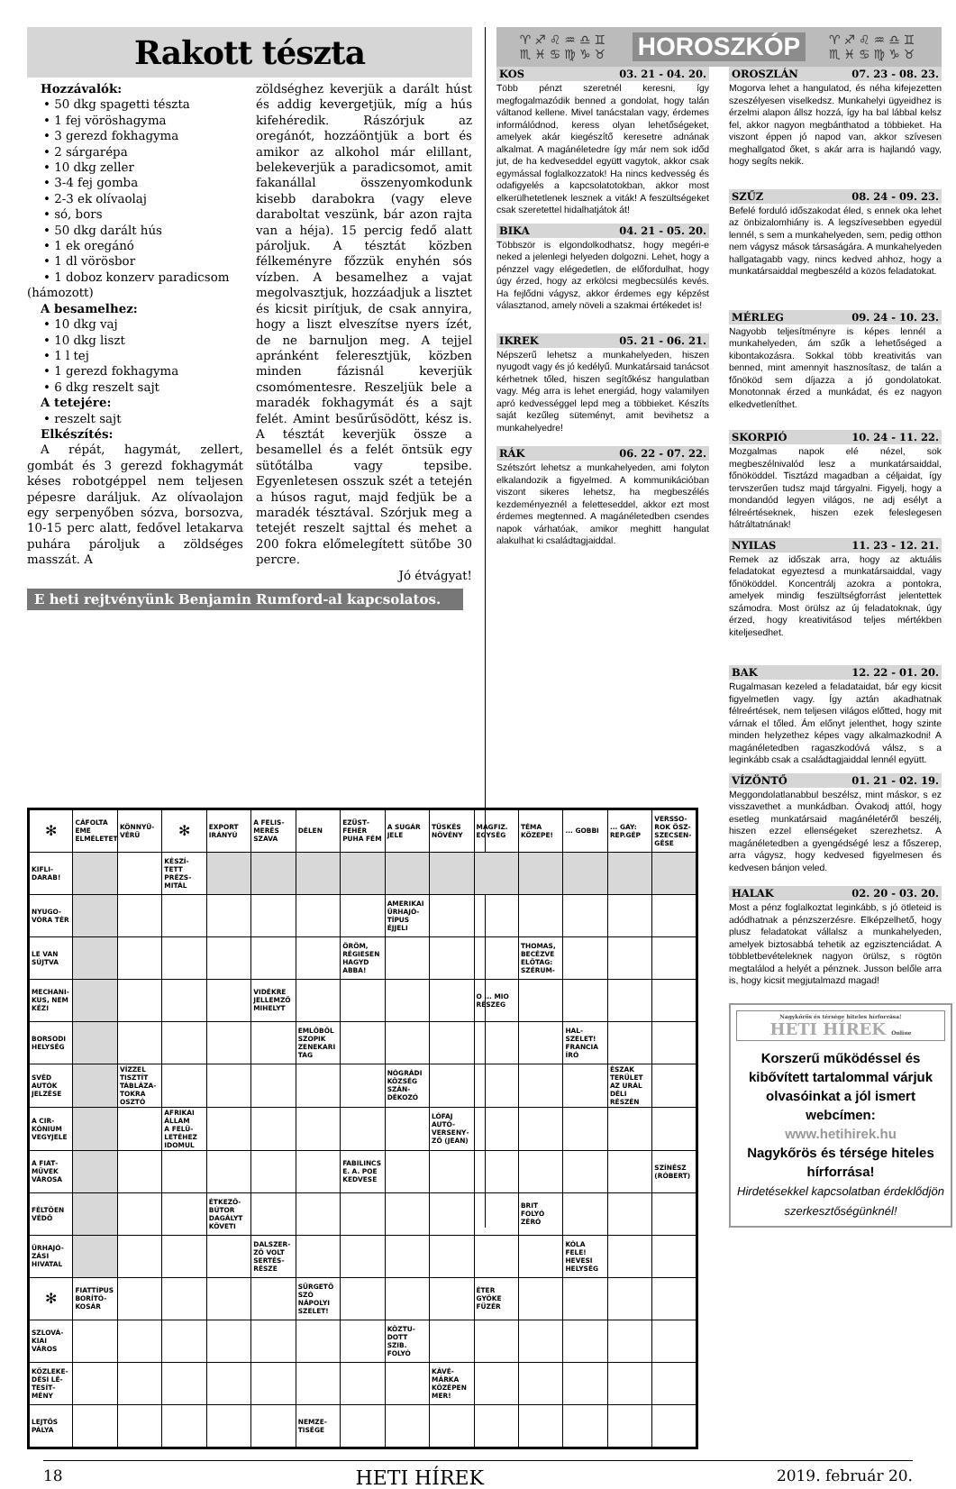Rakott tészta
Hozzávalók:
• 50 dkg spagetti tészta
• 1 fej vöröshagyma
• 3 gerezd fokhagyma
• 2 sárgarépa
• 10 dkg zeller
• 3-4 fej gomba
• 2-3 ek olívaolaj
• só, bors
• 50 dkg darált hús
• 1 ek oregánó
• 1 dl vörösbor
• 1 doboz konzerv paradicsom
(hámozott)
A besamelhez:
• 10 dkg vaj
• 10 dkg liszt
• 1 l tej
• 1 gerezd fokhagyma
• 6 dkg reszelt sajt
A tetejére:
• reszelt sajt
Elkészítés:
A répát, hagymát, zellert, gombát és 3 gerezd fokhagymát késes robotgéppel nem teljesen pépesre daráljuk. Az olívaolajon egy serpenyőben sózva, borsozva, 10-15 perc alatt, fedővel letakarva puhára pároljuk a zöldséges masszát. A
zöldséghez keverjük a darált húst és addig kevergetjük, míg a hús kifehéredik. Rászórjuk az oregánót, hozzáöntjük a bort és amikor az alkohol már elillant, belekeverjük a paradicsomot, amit fakanállal összenyomkodunk kisebb darabokra (vagy eleve daraboltat veszünk, bár azon rajta van a héja). 15 percig fedő alatt pároljuk. A tésztát közben félkeményre főzzük enyhén sós vízben. A besamelhez a vajat megolvasztjuk, hozzáadjuk a lisztet és kicsit pirítjuk, de csak annyira, hogy a liszt elveszítse nyers ízét, de ne barnuljon meg. A tejjel apránként felereszt­jük, közben minden fázisnál keverjük csomómentesre. Reszeljük bele a maradék fokhagymát és a sajt felét. Amint besűrűsödött, kész is. A tésztát keverjük össze a besamellel és a felét öntsük egy sütőtálba vagy tepsibe. Egyenletesen osszuk szét a tetején a húsos ragut, majd fedjük be a maradék tésztával. Szórjuk meg a tetejét reszelt sajttal és mehet a 200 fokra előmelegített sütőbe 30 percre.
Jó étvágyat!
E heti rejtvényünk Benjamin Rumford-al kapcsolatos.
♈♐♌♒♎♊ ♏♓♋♍♑♉ HOROSZKÓP ♈♐♌♒♎♊ ♏♓♋♍♑♉
KOS 03. 21 - 04. 20.
Több pénzt szeretnél keresni, így megfogalmazódik benned a gondolat, hogy talán váltanod kellene. Mivel tanácstalan vagy, érdemes informálódnod, keress olyan lehetőségeket, amelyek akár kiegészítő keresetre adnának alkalmat. A magánéletedre így már nem sok időd jut, de ha kedveseddel együtt vagytok, akkor csak egymással foglalkozzatok! Ha nincs kedvesség és odafigyelés a kapcsolatotokban, akkor most elkerülhetetlenek lesznek a viták! A feszültségeket csak szeretettel hidalhatjátok át!
BIKA 04. 21 - 05. 20.
Többször is elgondolkodhatsz, hogy megéri-e neked a jelenlegi helyeden dolgozni. Lehet, hogy a pénzzel vagy elégedetlen, de előfordulhat, hogy úgy érzed, hogy az erkölcsi megbecsülés kevés. Ha fejlődni vágysz, akkor érdemes egy képzést választanod, amely növeli a szakmai értékedet is!
IKREK 05. 21 - 06. 21.
Népszerű lehetsz a munkahelyeden, hiszen nyugodt vagy és jó kedélyű. Munkatársaid tanácsot kérhetnek tőled, hiszen segítőkész hangulatban vagy. Még arra is lehet energiád, hogy valamilyen apró kedvességgel lepd meg a többieket. Készíts saját kezűleg süteményt, amit bevihetsz a munkahelyedre!
RÁK 06. 22 - 07. 22.
Szétszórt lehetsz a munkahelyeden, ami folyton elkalandozik a figyelmed. A kommunikációban viszont sikeres lehetsz, ha megbeszélés kezdeményeznél a feletteseddel, akkor ezt most érdemes megtenned. A magánéletedben csendes napok várhatóak, amikor meghitt hangulat alakulhat ki családtagjaiddal.
OROSZLÁN 07. 23 - 08. 23.
Mogorva lehet a hangulatod, és néha kifejezetten szeszélyesen viselkedsz. Munkahelyi ügyeidhez is érzelmi alapon állsz hozzá, így ha bal lábbal kelsz fel, akkor nagyon megbánthatod a többieket. Ha viszont éppen jó napod van, akkor szívesen meghallgatod őket, s akár arra is hajlandó vagy, hogy segíts nekik.
SZŰZ 08. 24 - 09. 23.
Befelé forduló időszakodat éled, s ennek oka lehet az önbizalomhiány is. A legszívesebben egyedül lennél, s sem a munkahelyeden, sem, pedig otthon nem vágysz mások társaságára. A munkahelyeden hallgatagabb vagy, nincs kedved ahhoz, hogy a munkatársaiddal megbeszéld a közös feladatokat.
MÉRLEG 09. 24 - 10. 23.
Nagyobb teljesítményre is képes lennél a munkahelyeden, ám szűk a lehetőséged a kibontakozásra. Sokkal több kreativitás van benned, mint amennyit hasznosítasz, de talán a főnököd sem díjazza a jó gondolatokat. Monotonnak érzed a munkádat, és ez nagyon elkedvetleníthet.
SKORPIÓ 10. 24 - 11. 22.
Mozgalmas napok elé nézel, sok megbeszélnivalód lesz a munkatársaiddal, főnököddel. Tisztázd magadban a céljaidat, így tervszerűen tudsz majd tárgyalni. Figyelj, hogy a mondandód legyen világos, ne adj esélyt a félreértéseknek, hiszen ezek feleslegesen hátráltatnának!
NYILAS 11. 23 - 12. 21.
Remek az időszak arra, hogy az aktuális feladatokat egyeztesd a munkatársaiddal, vagy főnököddel. Koncentrálj azokra a pontokra, amelyek mindig feszültségforrást jelentettek számodra. Most örülsz az új feladatoknak, úgy érzed, hogy kreativitásod teljes mértékben kiteljesedhet.
BAK 12. 22 - 01. 20.
Rugalmasan kezeled a feladataidat, bár egy kicsit figyelmetlen vagy. Így aztán akadhatnak félreértések, nem teljesen világos előtted, hogy mit várnak el tőled. Ám előnyt jelenthet, hogy szinte minden helyzethez képes vagy alkalmazkodni! A magánéletedben ragaszkodóvá válsz, s a leginkább csak a családtagjaiddal lennél együtt.
VÍZÖNTŐ 01. 21 - 02. 19.
Meggondolatlanabbul beszélsz, mint máskor, s ez visszavethet a munkádban. Óvakodj attól, hogy esetleg munkatársaid magánéletéről beszélj, hiszen ezzel ellenségeket szerezhetsz. A magánéletedben a gyengédségé lesz a főszerep, arra vágysz, hogy kedvesed figyelmesen és kedvesen bánjon veled.
HALAK 02. 20 - 03. 20.
Most a pénz foglalkoztat leginkább, s jó ötleteid is adódhatnak a pénzszerzésre. Elképzelhető, hogy plusz feladatokat vállalsz a munkahelyeden, amelyek biztosabbá tehetik az egzisztenciádat. A többletbevételeknek nagyon örülsz, s rögtön megtalálod a helyét a pénznek. Jusson belőle arra is, hogy kicsit megjutalmazd magad!
Nagykőrös és térsége hiteles hírforrása!
HETI HÍREK Online
Korszerű működéssel és kibővített tartalommal várjuk olvasóinkat a jól ismert webcímen:
www.hetihirek.hu
Nagykőrös és térsége hiteles hírforrása!
Hirdetésekkel kapcsolatban érdeklődjön szerkesztőségünknél!
| ✻ | CÁFOLTA EME ELMÉLETET | KÖNNYŰ­VÉRŰ | ✻ | EXPORT IRÁNYÚ | A FELIS­MERÉS SZAVA | DÉLEN | EZÜST­FEHÉR PUHA FÉM | A SUGÁR JELE | TÜSKÉS NÖVÉNY | MAGFIZ. EGYSÉG | TÉMA KÖZEPE! | ... GOBBI | ... GAY: REP.GÉP | VERSSO­ROK ÖSZ­SZECSEN­GÉSE |
| KIFLI­DARAB! | | | KÉSZÍ­TETT PRÉZS­MITÁL | | | | | | | | | | | |
| NYUGO­VÓRA TÉR | | | | | | | | AMERIKAI ŰRHAJÓ­TÍPUS ÉJJELI | | | | | | |
| LE VAN SÚJTVA | | | | | | | ÖRÖM, RÉGIESEN HAGYD ABBA! | | | | THOMAS, BECÉZVE ELŐTAG: SZÉRUM- | | | |
| MECHANI­KUS, NEM KÉZI | | | | | VIDÉKRE JELLEM­ZŐ MIHELYT | | | | | O ... MIO RÉSZEG | | | | |
| BORSODI HELYSÉG | | | | | | EMLŐBŐL SZOPIK ZENEKA­RI TAG | | | | | | HAL­SZELET! FRANCIA ÍRÓ | | |
| SVÉD AUTÓK JELZÉSE | | VÍZZEL TISZTÍT TÁBLÁZA­TOKRA OSZTÓ | | | | | | NÓGRÁDI KÖZSÉG SZÁN­DÉKOZÓ | | | | | ÉSZAK TERÜLET AZ URÁL DÉLI RÉSZÉN | |
| A CIR­KÓNIUM VEGYJELE | | | AFRIKAI ÁLLAM A FELÜ­LETÉHEZ IDOMUL | | | | | | LÓFAJ AUTÓ­VERSENY­ZŐ (JEAN) | | | | | |
| A FIAT­MŰVEK VÁROSA | | | | | | | FABILINCS E. A. POE KEDVESE | | | | | | | SZÍNÉSZ (RÓBERT) |
| FÉLTŐEN VÉDŐ | | | | ÉTKEZŐ­BÚTOR DAGÁLYT KÖVETI | | | | | | | BRIT FOLYÓ ZÉRÓ | | | |
| ŰRHAJÓ­ZÁSI HIVATAL | | | | | DALSZER­ZŐ VOLT SERTÉS­RÉSZE | | | | | | | KÓLA FELE! HEVESI HELYSÉG | | |
| ✻ | FIAT­TÍPUS BORÍTÓ­KOSÁR | | | | | SÜRGETŐ SZÓ NÁPOLYI SZELET! | | | | ÉTER GYÖKE FÜZÉR | | | | |
| SZLOVÁ­KIAI VÁROS | | | | | | | | KÖZTU­DOTT SZIB. FOLYÓ | | | | | | |
| KÖZLEKE­DÉSI LÉ­TESÍT­MÉNY | | | | | | | | | KÁVÉ­MÁRKA KÖZÉPEN MER! | | | | | |
| LEJTŐS PÁLYA | | | | | | NEMZE­TISÉGE | | | | | | | | |
18 HETI HÍREK 2019. február 20.